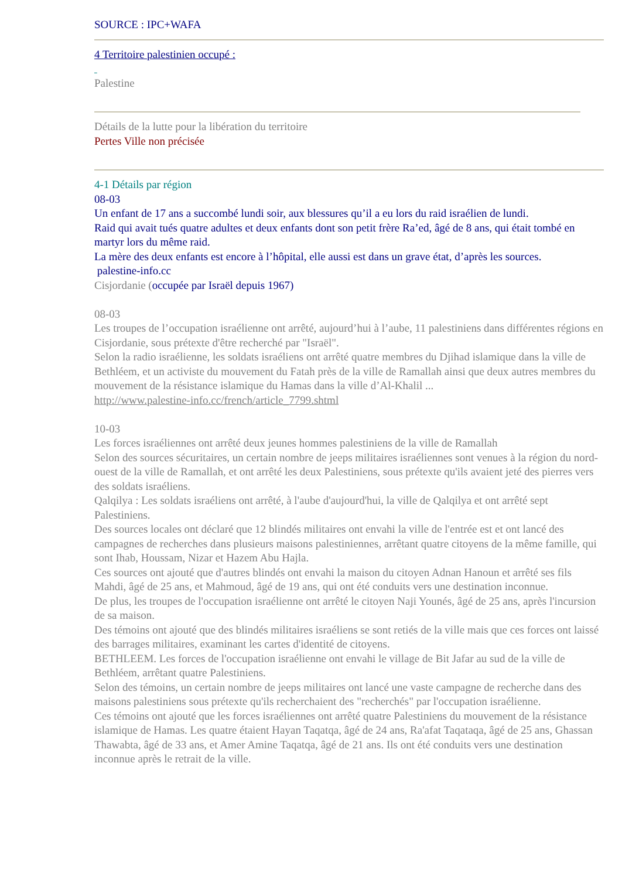SOURCE : IPC+WAFA
4 Territoire palestinien occupé :
Palestine
Détails de la lutte pour la libération du territoire
Pertes Ville non précisée
4-1 Détails par région
08-03
Un enfant de 17 ans a succombé lundi soir, aux blessures qu’il a eu lors du raid israélien de lundi.
Raid qui avait tués quatre adultes et deux enfants dont son petit frère Ra’ed, âgé de 8 ans, qui était tombé en martyr lors du même raid.
La mère des deux enfants est encore à l’hôpital, elle aussi est dans un grave état, d’après les sources.
palestine-info.cc
Cisjordanie (occupée par Israël depuis 1967)
08-03
Les troupes de l’occupation israélienne ont arrêté, aujourd’hui à l’aube, 11 palestiniens dans différentes régions en Cisjordanie, sous prétexte d'être recherché par "Israël".
Selon la radio israélienne, les soldats israéliens ont arrêté quatre membres du Djihad islamique dans la ville de Bethléem, et un activiste du mouvement du Fatah près de la ville de Ramallah ainsi que deux autres membres du mouvement de la résistance islamique du Hamas dans la ville d’Al-Khalil ...
http://www.palestine-info.cc/french/article_7799.shtml
10-03
Les forces israéliennes ont arrêté deux jeunes hommes palestiniens de la ville de Ramallah
Selon des sources sécuritaires, un certain nombre de jeeps militaires israéliennes sont venues à la région du nord-ouest de la ville de Ramallah, et ont arrêté les deux Palestiniens, sous prétexte qu'ils avaient jeté des pierres vers des soldats israéliens.
Qalqilya : Les soldats israéliens ont arrêté, à l'aube d'aujourd'hui, la ville de Qalqilya et ont arrêté sept Palestiniens.
Des sources locales ont déclaré que 12 blindés militaires ont envahi la ville de l'entrée est et ont lancé des campagnes de recherches dans plusieurs maisons palestiniennes, arrêtant quatre citoyens de la même famille, qui sont Ihab, Houssam, Nizar et Hazem Abu Hajla.
Ces sources ont ajouté que d'autres blindés ont envahi la maison du citoyen Adnan Hanoun et arrêté ses fils Mahdi, âgé de 25 ans, et Mahmoud, âgé de 19 ans, qui ont été conduits vers une destination inconnue.
De plus, les troupes de l'occupation israélienne ont arrêté le citoyen Naji Younés, âgé de 25 ans, après l'incursion de sa maison.
Des témoins ont ajouté que des blindés militaires israéliens se sont retiés de la ville mais que ces forces ont laissé des barrages militaires, examinant les cartes d'identité de citoyens.
BETHLEEM. Les forces de l'occupation israélienne ont envahi le village de Bit Jafar au sud de la ville de Bethléem, arrêtant quatre Palestiniens.
Selon des témoins, un certain nombre de jeeps militaires ont lancé une vaste campagne de recherche dans des maisons palestiniens sous prétexte qu'ils recherchaient des "recherchés" par l'occupation israélienne.
Ces témoins ont ajouté que les forces israéliennes ont arrêté quatre Palestiniens du mouvement de la résistance islamique de Hamas. Les quatre étaient Hayan Taqatqa, âgé de 24 ans, Ra'afat Taqataqa, âgé de 25 ans, Ghassan Thawabta, âgé de 33 ans, et Amer Amine Taqatqa, âgé de 21 ans. Ils ont été conduits vers une destination inconnue après le retrait de la ville.